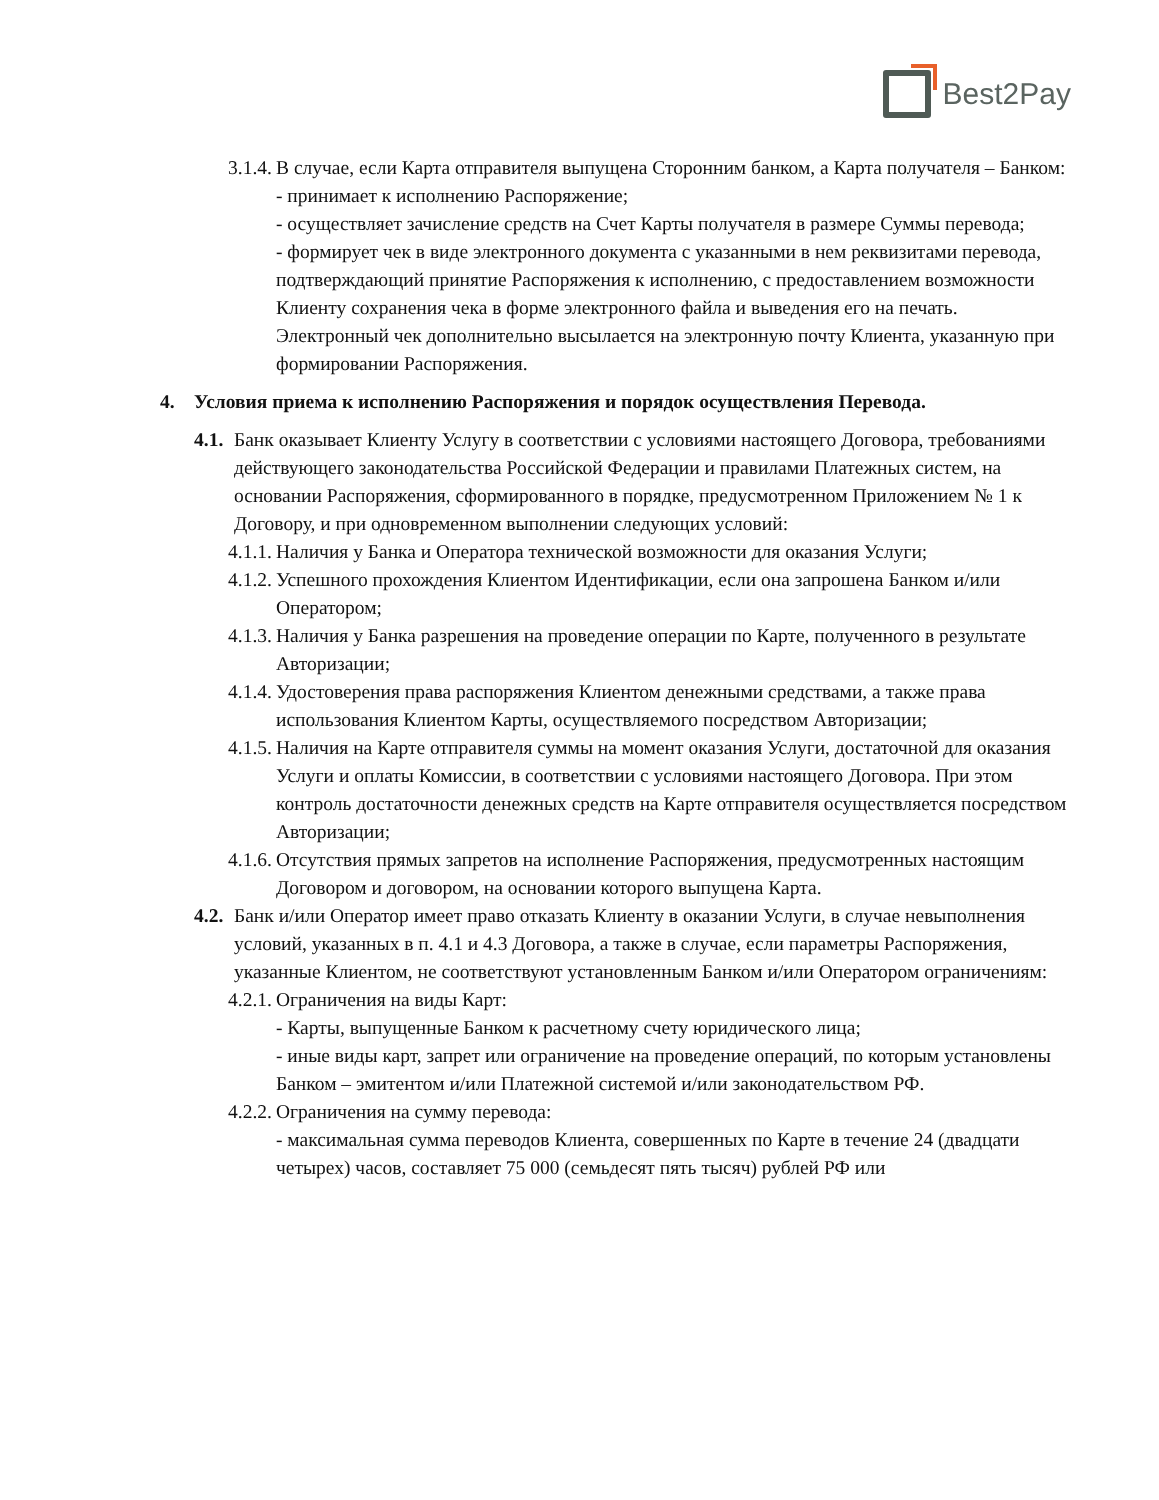Best2Pay
3.1.4. В случае, если Карта отправителя выпущена Сторонним банком, а Карта получателя – Банком:
- принимает к исполнению Распоряжение;
- осуществляет зачисление средств на Счет Карты получателя в размере Суммы перевода;
- формирует чек в виде электронного документа с указанными в нем реквизитами перевода, подтверждающий принятие Распоряжения к исполнению, с предоставлением возможности Клиенту сохранения чека в форме электронного файла и выведения его на печать. Электронный чек дополнительно высылается на электронную почту Клиента, указанную при формировании Распоряжения.
4. Условия приема к исполнению Распоряжения и порядок осуществления Перевода.
4.1. Банк оказывает Клиенту Услугу в соответствии с условиями настоящего Договора, требованиями действующего законодательства Российской Федерации и правилами Платежных систем, на основании Распоряжения, сформированного в порядке, предусмотренном Приложением № 1 к Договору, и при одновременном выполнении следующих условий:
4.1.1. Наличия у Банка и Оператора технической возможности для оказания Услуги;
4.1.2. Успешного прохождения Клиентом Идентификации, если она запрошена Банком и/или Оператором;
4.1.3. Наличия у Банка разрешения на проведение операции по Карте, полученного в результате Авторизации;
4.1.4. Удостоверения права распоряжения Клиентом денежными средствами, а также права использования Клиентом Карты, осуществляемого посредством Авторизации;
4.1.5. Наличия на Карте отправителя суммы на момент оказания Услуги, достаточной для оказания Услуги и оплаты Комиссии, в соответствии с условиями настоящего Договора. При этом контроль достаточности денежных средств на Карте отправителя осуществляется посредством Авторизации;
4.1.6. Отсутствия прямых запретов на исполнение Распоряжения, предусмотренных настоящим Договором и договором, на основании которого выпущена Карта.
4.2. Банк и/или Оператор имеет право отказать Клиенту в оказании Услуги, в случае невыполнения условий, указанных в п. 4.1 и 4.3 Договора, а также в случае, если параметры Распоряжения, указанные Клиентом, не соответствуют установленным Банком и/или Оператором ограничениям:
4.2.1. Ограничения на виды Карт:
- Карты, выпущенные Банком к расчетному счету юридического лица;
- иные виды карт, запрет или ограничение на проведение операций, по которым установлены Банком – эмитентом и/или Платежной системой и/или законодательством РФ.
4.2.2. Ограничения на сумму перевода:
- максимальная сумма переводов Клиента, совершенных по Карте в течение 24 (двадцати четырех) часов, составляет 75 000 (семьдесят пять тысяч) рублей РФ или